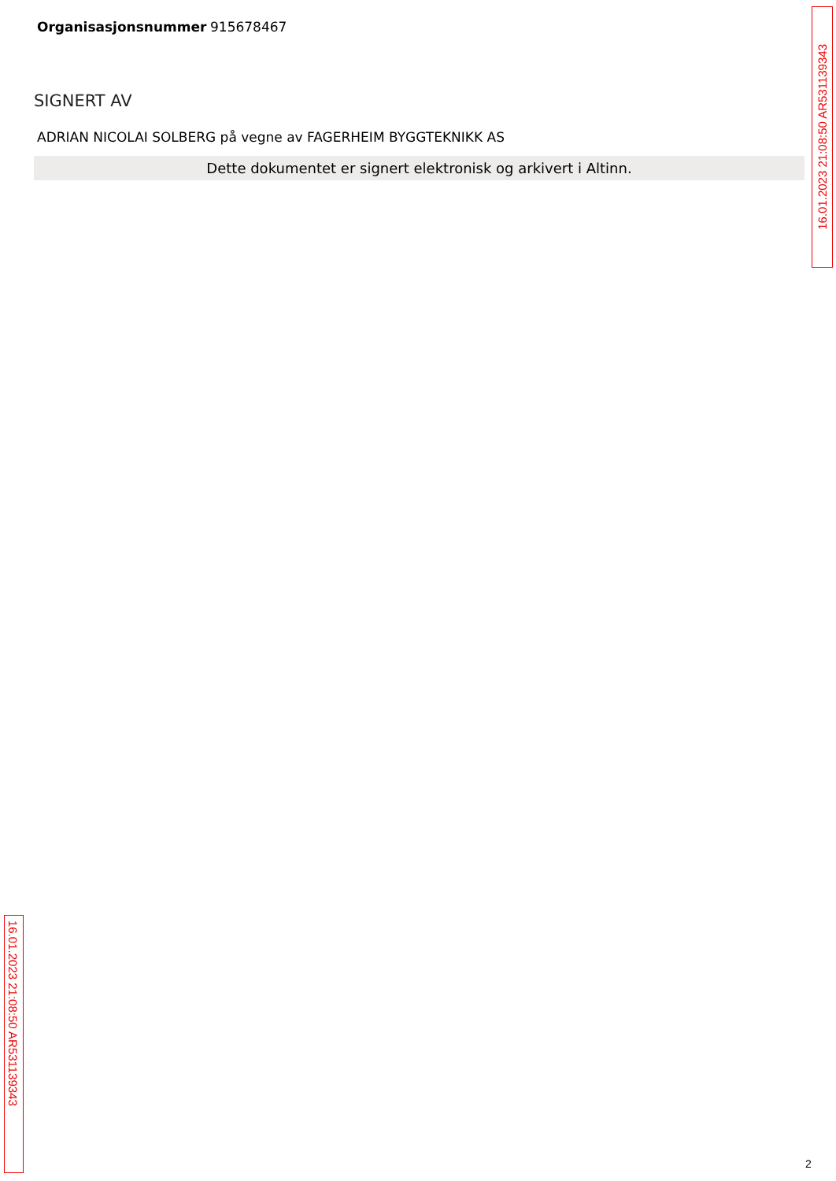Organisasjonsnummer 915678467
SIGNERT AV
ADRIAN NICOLAI SOLBERG på vegne av FAGERHEIM BYGGTEKNIKK AS
Dette dokumentet er signert elektronisk og arkivert i Altinn.
16.01.2023 21:08:50 AR531139343
16.01.2023 21:08:50 AR531139343
2